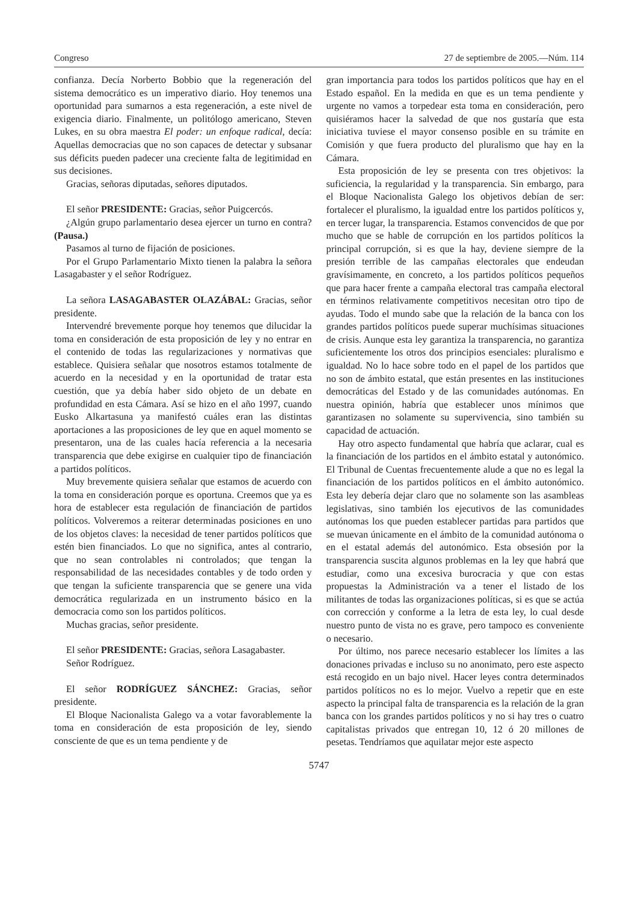Congreso 27 de septiembre de 2005.—Núm. 114
confianza. Decía Norberto Bobbio que la regeneración del sistema democrático es un imperativo diario. Hoy tenemos una oportunidad para sumarnos a esta regeneración, a este nivel de exigencia diario. Finalmente, un politólogo americano, Steven Lukes, en su obra maestra El poder: un enfoque radical, decía: Aquellas democracias que no son capaces de detectar y subsanar sus déficits pueden padecer una creciente falta de legitimidad en sus decisiones.
Gracias, señoras diputadas, señores diputados.
El señor PRESIDENTE: Gracias, señor Puigcercós.
¿Algún grupo parlamentario desea ejercer un turno en contra? (Pausa.)
Pasamos al turno de fijación de posiciones.
Por el Grupo Parlamentario Mixto tienen la palabra la señora Lasagabaster y el señor Rodríguez.
La señora LASAGABASTER OLAZÁBAL: Gracias, señor presidente.
Intervendré brevemente porque hoy tenemos que dilucidar la toma en consideración de esta proposición de ley y no entrar en el contenido de todas las regularizaciones y normativas que establece. Quisiera señalar que nosotros estamos totalmente de acuerdo en la necesidad y en la oportunidad de tratar esta cuestión, que ya debía haber sido objeto de un debate en profundidad en esta Cámara. Así se hizo en el año 1997, cuando Eusko Alkartasuna ya manifestó cuáles eran las distintas aportaciones a las proposiciones de ley que en aquel momento se presentaron, una de las cuales hacía referencia a la necesaria transparencia que debe exigirse en cualquier tipo de financiación a partidos políticos.
Muy brevemente quisiera señalar que estamos de acuerdo con la toma en consideración porque es oportuna. Creemos que ya es hora de establecer esta regulación de financiación de partidos políticos. Volveremos a reiterar determinadas posiciones en uno de los objetos claves: la necesidad de tener partidos políticos que estén bien financiados. Lo que no significa, antes al contrario, que no sean controlables ni controlados; que tengan la responsabilidad de las necesidades contables y de todo orden y que tengan la suficiente transparencia que se genere una vida democrática regularizada en un instrumento básico en la democracia como son los partidos políticos.
Muchas gracias, señor presidente.
El señor PRESIDENTE: Gracias, señora Lasagabaster.
Señor Rodríguez.
El señor RODRÍGUEZ SÁNCHEZ: Gracias, señor presidente.
El Bloque Nacionalista Galego va a votar favorablemente la toma en consideración de esta proposición de ley, siendo consciente de que es un tema pendiente y de
gran importancia para todos los partidos políticos que hay en el Estado español. En la medida en que es un tema pendiente y urgente no vamos a torpedear esta toma en consideración, pero quisiéramos hacer la salvedad de que nos gustaría que esta iniciativa tuviese el mayor consenso posible en su trámite en Comisión y que fuera producto del pluralismo que hay en la Cámara.
Esta proposición de ley se presenta con tres objetivos: la suficiencia, la regularidad y la transparencia. Sin embargo, para el Bloque Nacionalista Galego los objetivos debían de ser: fortalecer el pluralismo, la igualdad entre los partidos políticos y, en tercer lugar, la transparencia. Estamos convencidos de que por mucho que se hable de corrupción en los partidos políticos la principal corrupción, si es que la hay, deviene siempre de la presión terrible de las campañas electorales que endeudan gravísimamente, en concreto, a los partidos políticos pequeños que para hacer frente a campaña electoral tras campaña electoral en términos relativamente competitivos necesitan otro tipo de ayudas. Todo el mundo sabe que la relación de la banca con los grandes partidos políticos puede superar muchísimas situaciones de crisis. Aunque esta ley garantiza la transparencia, no garantiza suficientemente los otros dos principios esenciales: pluralismo e igualdad. No lo hace sobre todo en el papel de los partidos que no son de ámbito estatal, que están presentes en las instituciones democráticas del Estado y de las comunidades autónomas. En nuestra opinión, habría que establecer unos mínimos que garantizasen no solamente su supervivencia, sino también su capacidad de actuación.
Hay otro aspecto fundamental que habría que aclarar, cual es la financiación de los partidos en el ámbito estatal y autonómico. El Tribunal de Cuentas frecuentemente alude a que no es legal la financiación de los partidos políticos en el ámbito autonómico. Esta ley debería dejar claro que no solamente son las asambleas legislativas, sino también los ejecutivos de las comunidades autónomas los que pueden establecer partidas para partidos que se muevan únicamente en el ámbito de la comunidad autónoma o en el estatal además del autonómico. Esta obsesión por la transparencia suscita algunos problemas en la ley que habrá que estudiar, como una excesiva burocracia y que con estas propuestas la Administración va a tener el listado de los militantes de todas las organizaciones políticas, si es que se actúa con corrección y conforme a la letra de esta ley, lo cual desde nuestro punto de vista no es grave, pero tampoco es conveniente o necesario.
Por último, nos parece necesario establecer los límites a las donaciones privadas e incluso su no anonimato, pero este aspecto está recogido en un bajo nivel. Hacer leyes contra determinados partidos políticos no es lo mejor. Vuelvo a repetir que en este aspecto la principal falta de transparencia es la relación de la gran banca con los grandes partidos políticos y no si hay tres o cuatro capitalistas privados que entregan 10, 12 ó 20 millones de pesetas. Tendríamos que aquilatar mejor este aspecto
5747